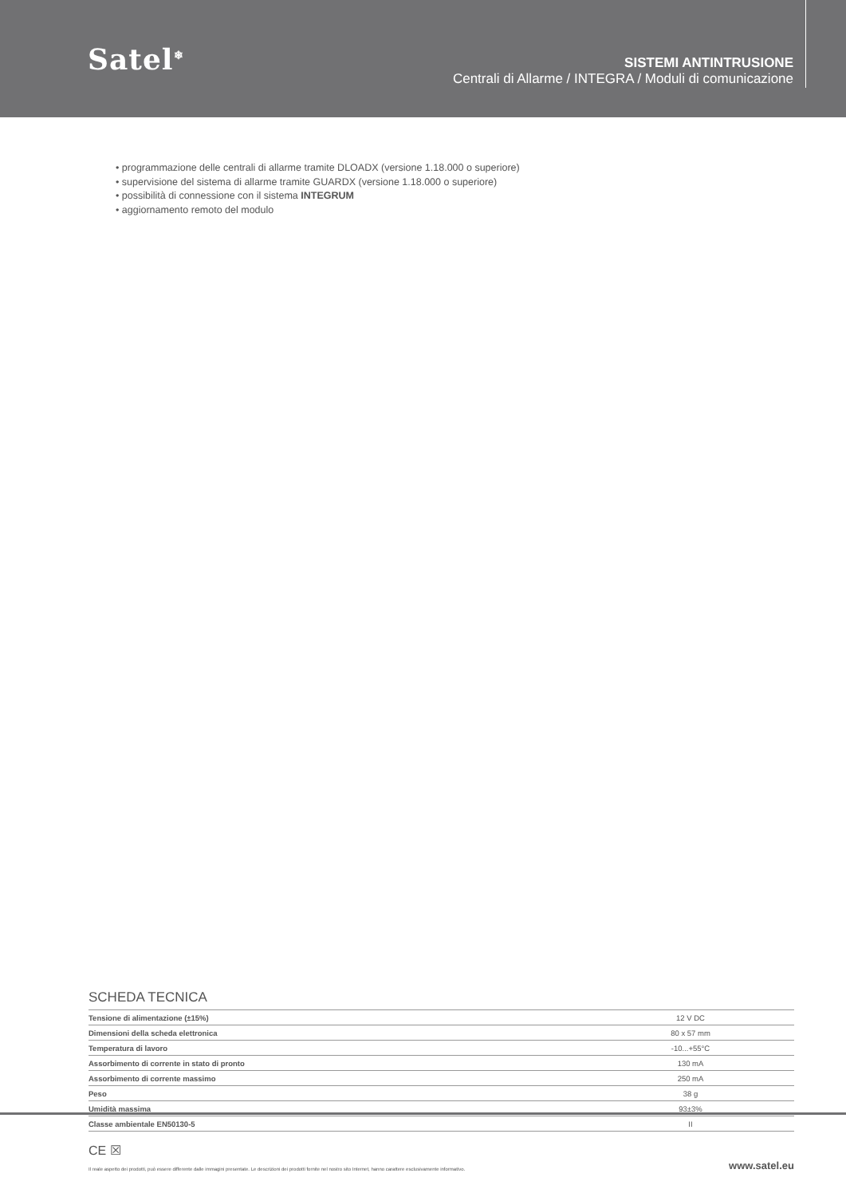Satel<sup>❄</sup>
SISTEMI ANTINTRUSIONE
Centrali di Allarme / INTEGRA / Moduli di comunicazione
• programmazione delle centrali di allarme tramite DLOADX (versione 1.18.000 o superiore)
• supervisione del sistema di allarme tramite GUARDX (versione 1.18.000 o superiore)
• possibilità di connessione con il sistema INTEGRUM
• aggiornamento remoto del modulo
SCHEDA TECNICA
| Tensione di alimentazione (±15%) | 12 V DC |
| Dimensioni della scheda elettronica | 80 x 57 mm |
| Temperatura di lavoro | -10...+55°C |
| Assorbimento di corrente in stato di pronto | 130 mA |
| Assorbimento di corrente massimo | 250 mA |
| Peso | 38 g |
| Umidità massima | 93±3% |
| Classe ambientale EN50130-5 | II |
CE ☒
Il reale aspetto dei prodotti, può essere differente dalle immagini presentate. Le descrizioni dei prodotti fornite nel nostro sito Internet, hanno carattere esclusivamente informativo. www.satel.eu